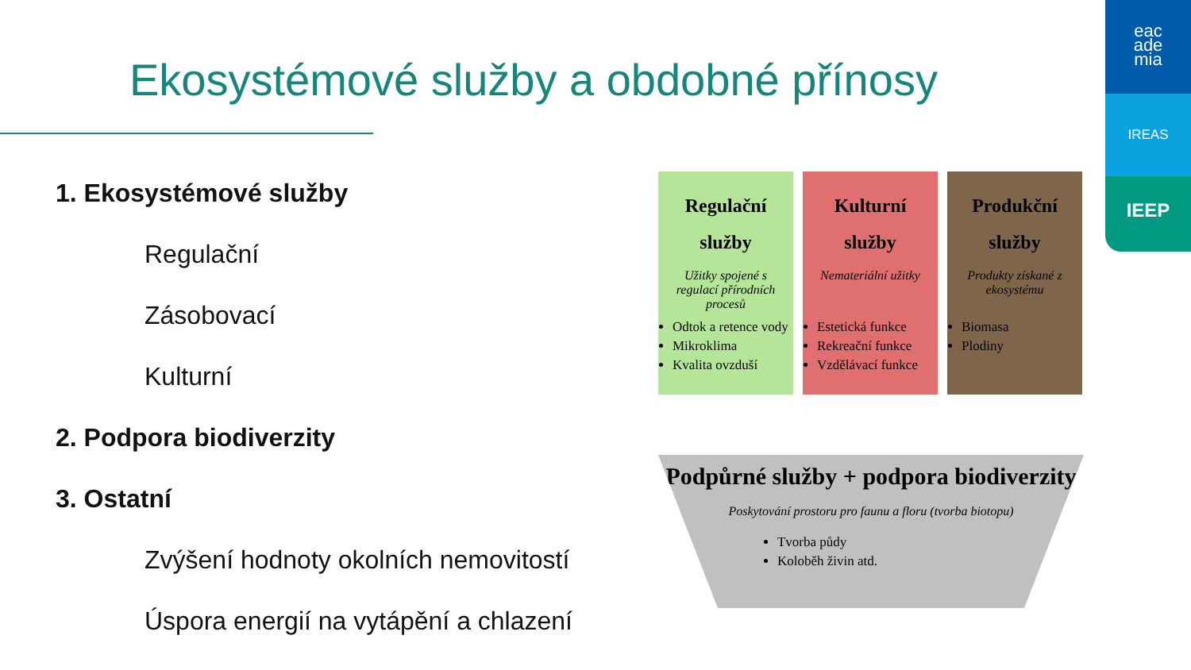eac
ade
mia
IREAS
IEEP
Ekosystémové služby a obdobné přínosy
1. Ekosystémové služby
Regulační
Zásobovací
Kulturní
2. Podpora biodiverzity
3. Ostatní
Zvýšení hodnoty okolních nemovitostí
Úspora energií na vytápění a chlazení
Regulační služby
Užitky spojené s regulací přírodních procesů
Odtok a retence vody
Mikroklima
Kvalita ovzduší
Kulturní služby
Nemateriální užitky
Estetická funkce
Rekreační funkce
Vzdělávací funkce
Produkční služby
Produkty získané z ekosystému
Biomasa
Plodiny
Podpůrné služby + podpora biodiverzity
Poskytování prostoru pro faunu a floru (tvorba biotopu)
Tvorba půdy
Koloběh živin atd.